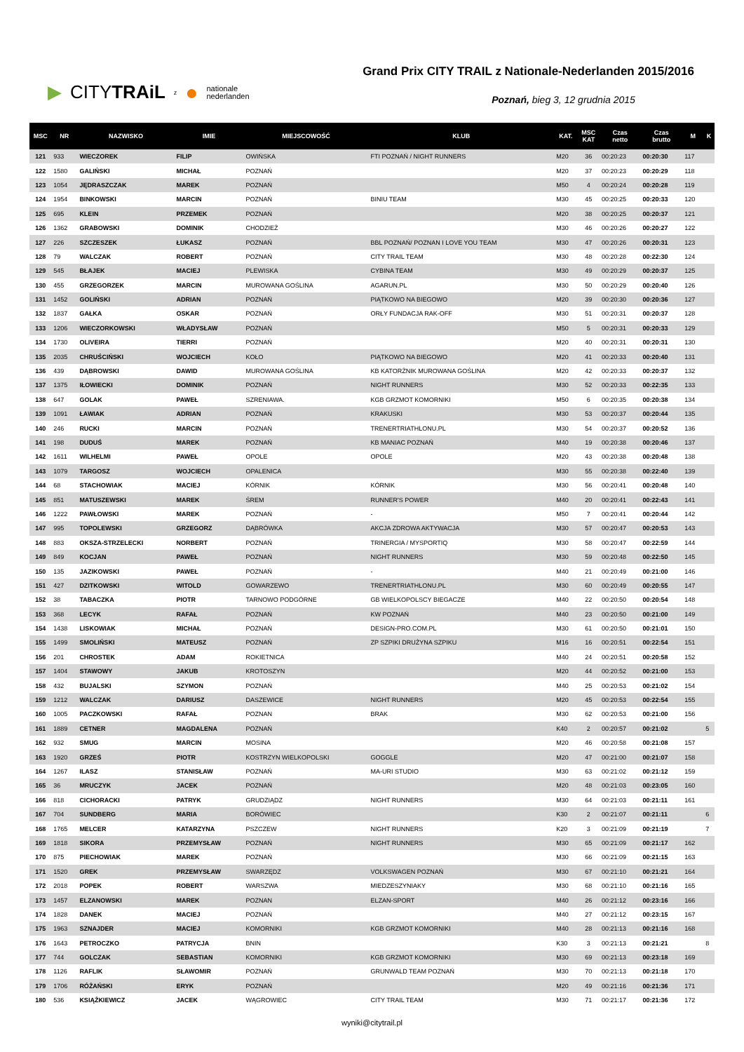▶ CITYTRAiL z ● nationale
nederlanden
Grand Prix CITY TRAIL z Nationale-Nederlanden 2015/2016
Poznań, bieg 3, 12 grudnia 2015
| MSC | NR | NAZWISKO | IMIE | MIEJSCOWOŚĆ | KLUB | KAT. | MSC KAT | Czas netto | Czas brutto | M | K |
| --- | --- | --- | --- | --- | --- | --- | --- | --- | --- | --- | --- |
| 121 | 933 | WIECZOREK | FILIP | OWIŃSKA | FTI POZNAŃ / NIGHT RUNNERS | M20 | 36 | 00:20:23 | 00:20:30 | 117 | |
| 122 | 1580 | GALIŃSKI | MICHAŁ | POZNAŃ | | M20 | 37 | 00:20:23 | 00:20:29 | 118 | |
| 123 | 1054 | JĘDRASZCZAK | MAREK | POZNAŃ | | M50 | 4 | 00:20:24 | 00:20:28 | 119 | |
| 124 | 1954 | BINKOWSKI | MARCIN | POZNAŃ | BINIU TEAM | M30 | 45 | 00:20:25 | 00:20:33 | 120 | |
| 125 | 695 | KLEIN | PRZEMEK | POZNAŃ | | M20 | 38 | 00:20:25 | 00:20:37 | 121 | |
| 126 | 1362 | GRABOWSKI | DOMINIK | CHODZIEŻ | | M30 | 46 | 00:20:26 | 00:20:27 | 122 | |
| 127 | 226 | SZCZESZEK | ŁUKASZ | POZNAŃ | BBL POZNAŃ/ POZNAN I LOVE YOU TEAM | M30 | 47 | 00:20:26 | 00:20:31 | 123 | |
| 128 | 79 | WALCZAK | ROBERT | POZNAŃ | CITY TRAIL TEAM | M30 | 48 | 00:20:28 | 00:22:30 | 124 | |
| 129 | 545 | BŁAJEK | MACIEJ | PLEWISKA | CYBINA TEAM | M30 | 49 | 00:20:29 | 00:20:37 | 125 | |
| 130 | 455 | GRZEGORZEK | MARCIN | MUROWANA GOŚLINA | AGARUN.PL | M30 | 50 | 00:20:29 | 00:20:40 | 126 | |
| 131 | 1452 | GOLIŃSKI | ADRIAN | POZNAŃ | PIĄTKOWO NA BIEGOWO | M20 | 39 | 00:20:30 | 00:20:36 | 127 | |
| 132 | 1837 | GAŁKA | OSKAR | POZNAŃ | ORŁY FUNDACJA RAK-OFF | M30 | 51 | 00:20:31 | 00:20:37 | 128 | |
| 133 | 1206 | WIECZORKOWSKI | WŁADYSŁAW | POZNAŃ | | M50 | 5 | 00:20:31 | 00:20:33 | 129 | |
| 134 | 1730 | OLIVEIRA | TIERRI | POZNAŃ | | M20 | 40 | 00:20:31 | 00:20:31 | 130 | |
| 135 | 2035 | CHRUŚCIŃSKI | WOJCIECH | KOŁO | PIĄTKOWO NA BIEGOWO | M20 | 41 | 00:20:33 | 00:20:40 | 131 | |
| 136 | 439 | DĄBROWSKI | DAWID | MUROWANA GOŚLINA | KB KATORŻNIK MUROWANA GOŚLINA | M20 | 42 | 00:20:33 | 00:20:37 | 132 | |
| 137 | 1375 | IŁOWIECKI | DOMINIK | POZNAŃ | NIGHT RUNNERS | M30 | 52 | 00:20:33 | 00:22:35 | 133 | |
| 138 | 647 | GOLAK | PAWEŁ | SZRENIAWA. | KGB GRZMOT KOMORNIKI | M50 | 6 | 00:20:35 | 00:20:38 | 134 | |
| 139 | 1091 | ŁAWIAK | ADRIAN | POZNAŃ | KRAKUSKI | M30 | 53 | 00:20:37 | 00:20:44 | 135 | |
| 140 | 246 | RUCKI | MARCIN | POZNAŃ | TRENERTRIATHLONU.PL | M30 | 54 | 00:20:37 | 00:20:52 | 136 | |
| 141 | 198 | DUDUŚ | MAREK | POZNAŃ | KB MANIAC POZNAŃ | M40 | 19 | 00:20:38 | 00:20:46 | 137 | |
| 142 | 1611 | WILHELMI | PAWEŁ | OPOLE | OPOLE | M20 | 43 | 00:20:38 | 00:20:48 | 138 | |
| 143 | 1079 | TARGOSZ | WOJCIECH | OPALENICA | | M30 | 55 | 00:20:38 | 00:22:40 | 139 | |
| 144 | 68 | STACHOWIAK | MACIEJ | KÓRNIK | KÓRNIK | M30 | 56 | 00:20:41 | 00:20:48 | 140 | |
| 145 | 851 | MATUSZEWSKI | MAREK | ŚREM | RUNNER'S POWER | M40 | 20 | 00:20:41 | 00:22:43 | 141 | |
| 146 | 1222 | PAWŁOWSKI | MAREK | POZNAŃ | - | M50 | 7 | 00:20:41 | 00:20:44 | 142 | |
| 147 | 995 | TOPOLEWSKI | GRZEGORZ | DĄBRÓWKA | AKCJA ZDROWA AKTYWACJA | M30 | 57 | 00:20:47 | 00:20:53 | 143 | |
| 148 | 883 | OKSZA-STRZELECKI | NORBERT | POZNAŃ | TRINERGIA / MYSPORTIQ | M30 | 58 | 00:20:47 | 00:22:59 | 144 | |
| 149 | 849 | KOCJAN | PAWEŁ | POZNAŃ | NIGHT RUNNERS | M30 | 59 | 00:20:48 | 00:22:50 | 145 | |
| 150 | 135 | JAZIKOWSKI | PAWEŁ | POZNAŃ | - | M40 | 21 | 00:20:49 | 00:21:00 | 146 | |
| 151 | 427 | DZITKOWSKI | WITOLD | GOWARZEWO | TRENERTRIATHLONU.PL | M30 | 60 | 00:20:49 | 00:20:55 | 147 | |
| 152 | 38 | TABACZKA | PIOTR | TARNOWO PODGÓRNE | GB WIELKOPOLSCY BIEGACZE | M40 | 22 | 00:20:50 | 00:20:54 | 148 | |
| 153 | 368 | LECYK | RAFAŁ | POZNAŃ | KW POZNAŃ | M40 | 23 | 00:20:50 | 00:21:00 | 149 | |
| 154 | 1438 | LISKOWIAK | MICHAŁ | POZNAŃ | DESIGN-PRO.COM.PL | M30 | 61 | 00:20:50 | 00:21:01 | 150 | |
| 155 | 1499 | SMOLIŃSKI | MATEUSZ | POZNAŃ | ZP SZPIKI DRUŻYNA SZPIKU | M16 | 16 | 00:20:51 | 00:22:54 | 151 | |
| 156 | 201 | CHROSTEK | ADAM | ROKIETNICA | | M40 | 24 | 00:20:51 | 00:20:58 | 152 | |
| 157 | 1404 | STAWOWY | JAKUB | KROTOSZYN | | M20 | 44 | 00:20:52 | 00:21:00 | 153 | |
| 158 | 432 | BUJALSKI | SZYMON | POZNAŃ | | M40 | 25 | 00:20:53 | 00:21:02 | 154 | |
| 159 | 1212 | WALCZAK | DARIUSZ | DASZEWICE | NIGHT RUNNERS | M20 | 45 | 00:20:53 | 00:22:54 | 155 | |
| 160 | 1005 | PACZKOWSKI | RAFAŁ | POZNAN | BRAK | M30 | 62 | 00:20:53 | 00:21:00 | 156 | |
| 161 | 1889 | CETNER | MAGDALENA | POZNAŃ | | K40 | 2 | 00:20:57 | 00:21:02 | | 5 |
| 162 | 932 | SMUG | MARCIN | MOSINA | | M20 | 46 | 00:20:58 | 00:21:08 | 157 | |
| 163 | 1920 | GRZEŚ | PIOTR | KOSTRZYN WIELKOPOLSKI | GOGGLE | M20 | 47 | 00:21:00 | 00:21:07 | 158 | |
| 164 | 1267 | ILASZ | STANISŁAW | POZNAŃ | MA-URI STUDIO | M30 | 63 | 00:21:02 | 00:21:12 | 159 | |
| 165 | 36 | MRUCZYK | JACEK | POZNAŃ | | M20 | 48 | 00:21:03 | 00:23:05 | 160 | |
| 166 | 818 | CICHORACKI | PATRYK | GRUDZIĄDZ | NIGHT RUNNERS | M30 | 64 | 00:21:03 | 00:21:11 | 161 | |
| 167 | 704 | SUNDBERG | MARIA | BORÓWIEC | | K30 | 2 | 00:21:07 | 00:21:11 | | 6 |
| 168 | 1765 | MELCER | KATARZYNA | PSZCZEW | NIGHT RUNNERS | K20 | 3 | 00:21:09 | 00:21:19 | | 7 |
| 169 | 1818 | SIKORA | PRZEMYSŁAW | POZNAŃ | NIGHT RUNNERS | M30 | 65 | 00:21:09 | 00:21:17 | 162 | |
| 170 | 875 | PIECHOWIAK | MAREK | POZNAŃ | | M30 | 66 | 00:21:09 | 00:21:15 | 163 | |
| 171 | 1520 | GREK | PRZEMYSŁAW | SWARZĘDZ | VOLKSWAGEN POZNAŃ | M30 | 67 | 00:21:10 | 00:21:21 | 164 | |
| 172 | 2018 | POPEK | ROBERT | WARSZWA | MIEDZESZYNIAKY | M30 | 68 | 00:21:10 | 00:21:16 | 165 | |
| 173 | 1457 | ELZANOWSKI | MAREK | POZNAN | ELZAN-SPORT | M40 | 26 | 00:21:12 | 00:23:16 | 166 | |
| 174 | 1828 | DANEK | MACIEJ | POZNAŃ | | M40 | 27 | 00:21:12 | 00:23:15 | 167 | |
| 175 | 1963 | SZNAJDER | MACIEJ | KOMORNIKI | KGB GRZMOT KOMORNIKI | M40 | 28 | 00:21:13 | 00:21:16 | 168 | |
| 176 | 1643 | PETROCZKO | PATRYCJA | BNIN | | K30 | 3 | 00:21:13 | 00:21:21 | | 8 |
| 177 | 744 | GOLCZAK | SEBASTIAN | KOMORNIKI | KGB GRZMOT KOMORNIKI | M30 | 69 | 00:21:13 | 00:23:18 | 169 | |
| 178 | 1126 | RAFLIK | SŁAWOMIR | POZNAŃ | GRUNWALD TEAM POZNAŃ | M30 | 70 | 00:21:13 | 00:21:18 | 170 | |
| 179 | 1706 | RÓŻAŃSKI | ERYK | POZNAŃ | | M20 | 49 | 00:21:16 | 00:21:36 | 171 | |
| 180 | 536 | KSIĄŻKIEWICZ | JACEK | WĄGROWIEC | CITY TRAIL TEAM | M30 | 71 | 00:21:17 | 00:21:36 | 172 | |
wyniki@citytrail.pl